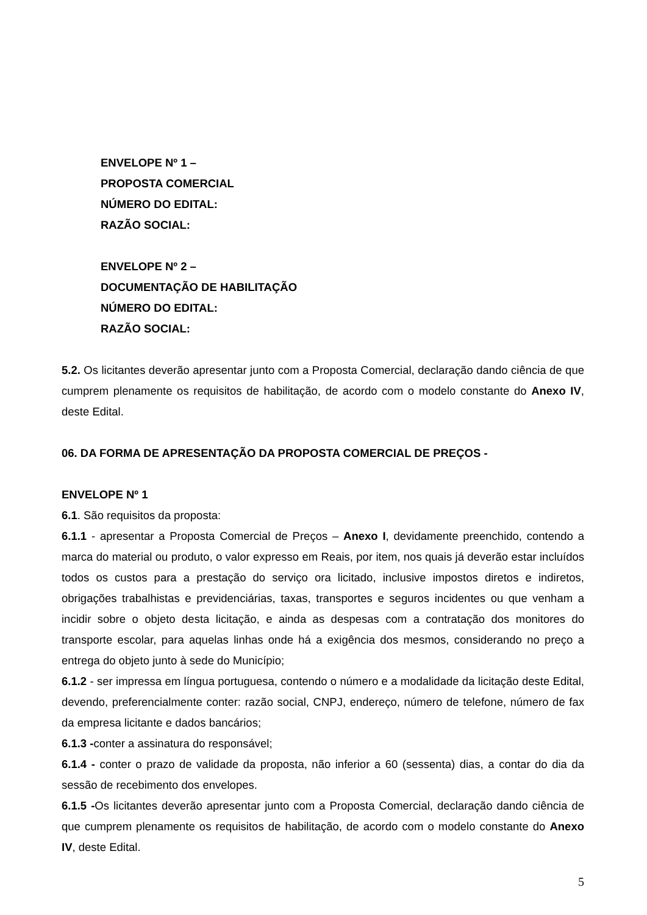ENVELOPE Nº 1 –
PROPOSTA COMERCIAL
NÚMERO DO EDITAL:
RAZÃO SOCIAL:
ENVELOPE Nº 2 –
DOCUMENTAÇÃO DE HABILITAÇÃO
NÚMERO DO EDITAL:
RAZÃO SOCIAL:
5.2. Os licitantes deverão apresentar junto com a Proposta Comercial, declaração dando ciência de que cumprem plenamente os requisitos de habilitação, de acordo com o modelo constante do Anexo IV, deste Edital.
06. DA FORMA DE APRESENTAÇÃO DA PROPOSTA COMERCIAL DE PREÇOS -
ENVELOPE Nº 1
6.1. São requisitos da proposta:
6.1.1 - apresentar a Proposta Comercial de Preços – Anexo I, devidamente preenchido, contendo a marca do material ou produto, o valor expresso em Reais, por item, nos quais já deverão estar incluídos todos os custos para a prestação do serviço ora licitado, inclusive impostos diretos e indiretos, obrigações trabalhistas e previdenciárias, taxas, transportes e seguros incidentes ou que venham a incidir sobre o objeto desta licitação, e ainda as despesas com a contratação dos monitores do transporte escolar, para aquelas linhas onde há a exigência dos mesmos, considerando no preço a entrega do objeto junto à sede do Município;
6.1.2 - ser impressa em língua portuguesa, contendo o número e a modalidade da licitação deste Edital, devendo, preferencialmente conter: razão social, CNPJ, endereço, número de telefone, número de fax da empresa licitante e dados bancários;
6.1.3 -conter a assinatura do responsável;
6.1.4 - conter o prazo de validade da proposta, não inferior a 60 (sessenta) dias, a contar do dia da sessão de recebimento dos envelopes.
6.1.5 -Os licitantes deverão apresentar junto com a Proposta Comercial, declaração dando ciência de que cumprem plenamente os requisitos de habilitação, de acordo com o modelo constante do Anexo IV, deste Edital.
5